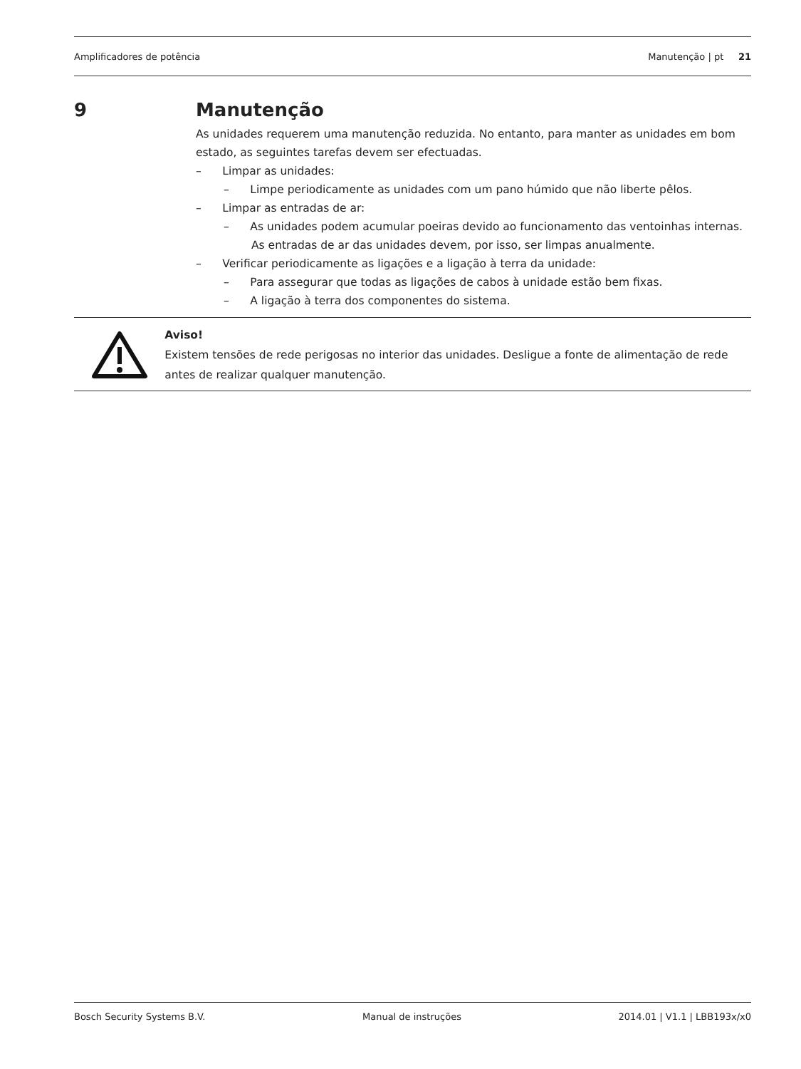Amplificadores de potência Manutenção | pt 21
9 Manutenção
As unidades requerem uma manutenção reduzida. No entanto, para manter as unidades em bom estado, as seguintes tarefas devem ser efectuadas.
– Limpar as unidades:
– Limpe periodicamente as unidades com um pano húmido que não liberte pêlos.
– Limpar as entradas de ar:
– As unidades podem acumular poeiras devido ao funcionamento das ventoinhas internas. As entradas de ar das unidades devem, por isso, ser limpas anualmente.
– Verificar periodicamente as ligações e a ligação à terra da unidade:
– Para assegurar que todas as ligações de cabos à unidade estão bem fixas.
– A ligação à terra dos componentes do sistema.
Aviso!
Existem tensões de rede perigosas no interior das unidades. Desligue a fonte de alimentação de rede antes de realizar qualquer manutenção.
Bosch Security Systems B.V. Manual de instruções 2014.01 | V1.1 | LBB193x/x0